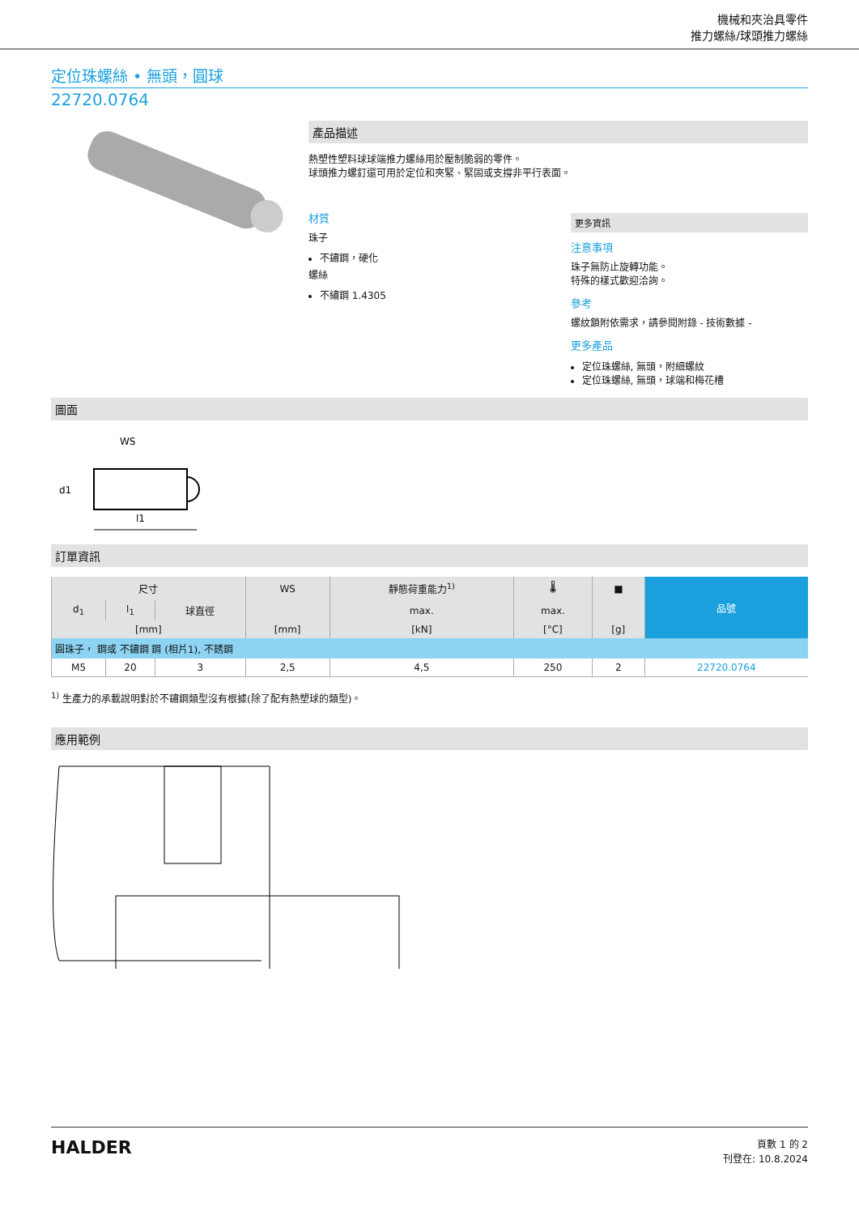機械和夾治具零件
推力螺絲/球頭推力螺絲
定位珠螺絲 • 無頭，圓球
22720.0764
產品描述
熱塑性塑料球球端推力螺絲用於壓制脆弱的零件。
球頭推力螺釘還可用於定位和夾緊、緊固或支撐非平行表面。
材質
珠子
不鏽鋼，硬化
螺絲
不繡鋼 1.4305
更多資訊
注意事項
珠子無防止旋轉功能。
特殊的樣式歡迎洽詢。
參考
螺紋鎖附依需求，請參閱附錄 - 技術數據 -
更多產品
定位珠螺絲, 無頭，附細螺紋
定位珠螺絲, 無頭，球端和梅花槽
圖面
WS
l1
d1
訂單資訊
| 尺寸 | | | WS | 靜態荷重能力<sup>1)</sup> | 🌡 | ■ | 品號 |
| --- | --- | --- | --- | --- | --- | --- | --- |
| d<sub>1</sub> | l<sub>1</sub> | 球直徑 | | max. | max. | | |
| [mm] | | | [mm] | [kN] | [°C] | [g] | |
| 圓珠子， 鋼或 不鏽鋼 鋼 (相片1), 不銹鋼 | | | | | | | |
| M5 | 20 | 3 | 2,5 | 4,5 | 250 | 2 | 22720.0764 |
<sup>1)</sup> 生產力的承載說明對於不鏽鋼類型沒有根據(除了配有熱塑球的類型)。
應用範例
HALDER
頁數 1 的 2
刊登在: 10.8.2024